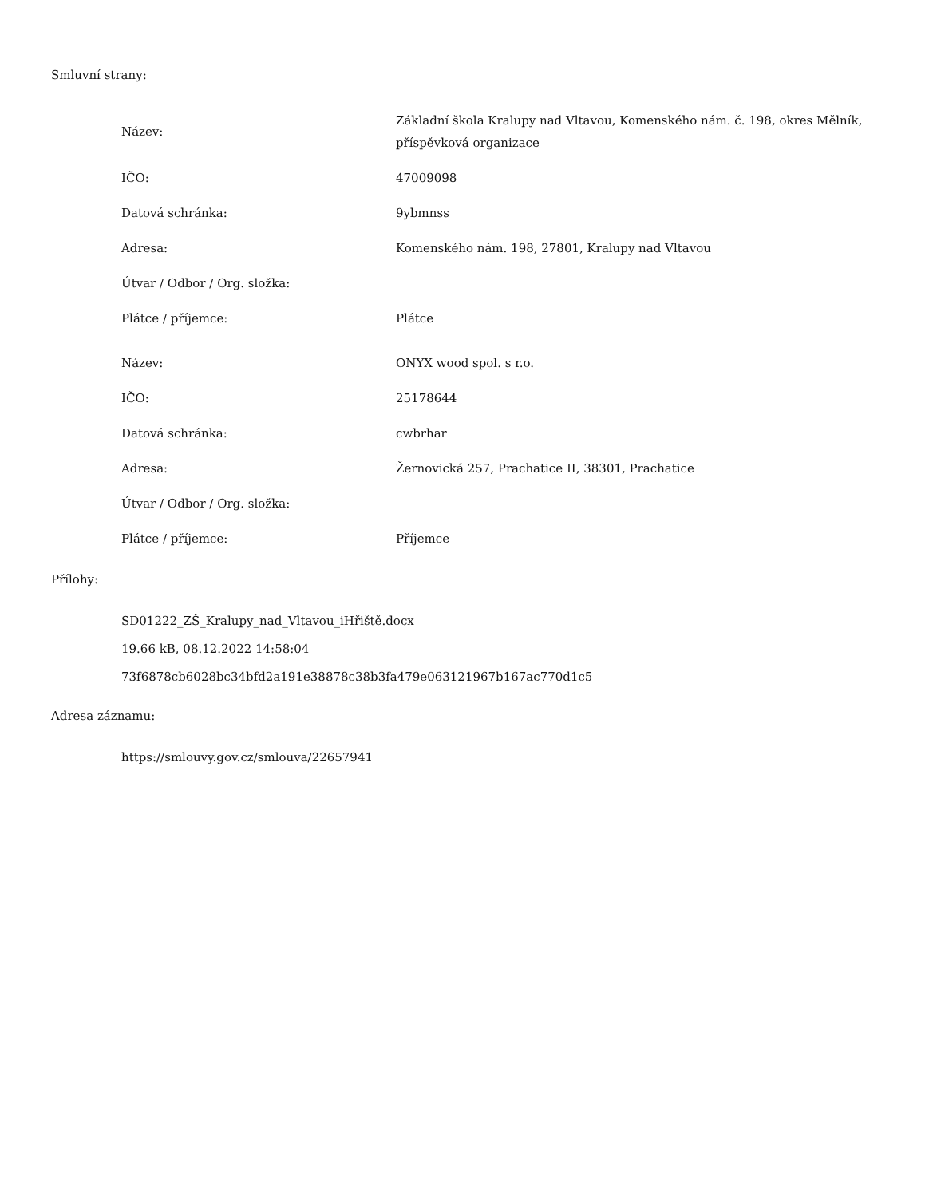Smluvní strany:
| Název: | Základní škola Kralupy nad Vltavou, Komenského nám. č. 198, okres Mělník, příspěvková organizace |
| IČO: | 47009098 |
| Datová schránka: | 9ybmnss |
| Adresa: | Komenského nám. 198, 27801, Kralupy nad Vltavou |
| Útvar / Odbor / Org. složka: | |
| Plátce / příjemce: | Plátce |
| Název: | ONYX wood spol. s r.o. |
| IČO: | 25178644 |
| Datová schránka: | cwbrhar |
| Adresa: | Žernovická 257, Prachatice II, 38301, Prachatice |
| Útvar / Odbor / Org. složka: | |
| Plátce / příjemce: | Příjemce |
Přílohy:
SD01222_ZŠ_Kralupy_nad_Vltavou_iHřiště.docx
19.66 kB, 08.12.2022 14:58:04
73f6878cb6028bc34bfd2a191e38878c38b3fa479e063121967b167ac770d1c5
Adresa záznamu:
https://smlouvy.gov.cz/smlouva/22657941